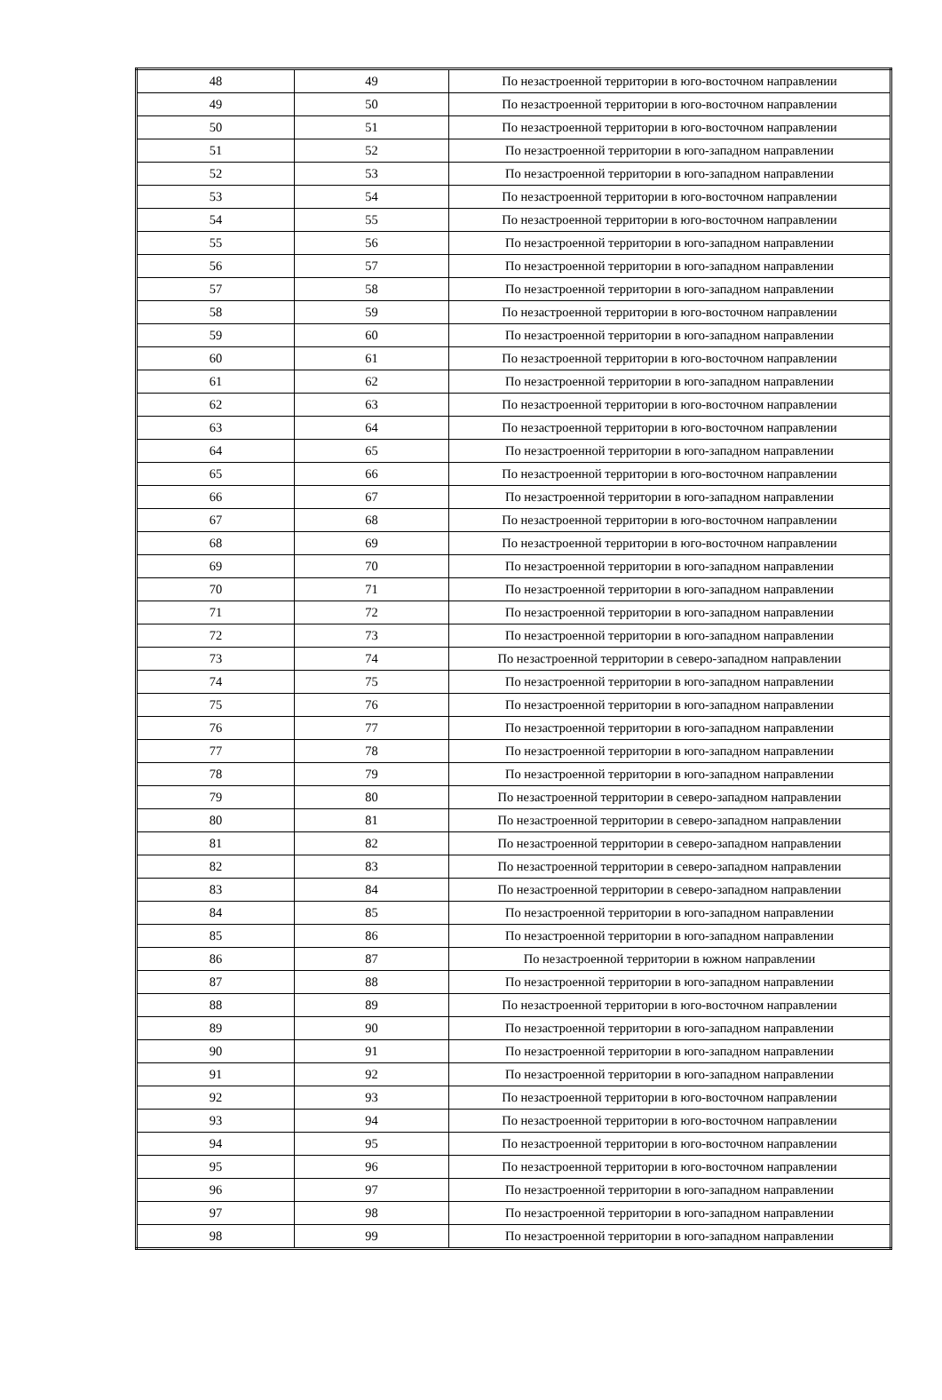| 48 | 49 | По незастроенной территории в юго-восточном направлении |
| 49 | 50 | По незастроенной территории в юго-восточном направлении |
| 50 | 51 | По незастроенной территории в юго-восточном направлении |
| 51 | 52 | По незастроенной территории в юго-западном направлении |
| 52 | 53 | По незастроенной территории в юго-западном направлении |
| 53 | 54 | По незастроенной территории в юго-восточном направлении |
| 54 | 55 | По незастроенной территории в юго-восточном направлении |
| 55 | 56 | По незастроенной территории в юго-западном направлении |
| 56 | 57 | По незастроенной территории в юго-западном направлении |
| 57 | 58 | По незастроенной территории в юго-западном направлении |
| 58 | 59 | По незастроенной территории в юго-восточном направлении |
| 59 | 60 | По незастроенной территории в юго-западном направлении |
| 60 | 61 | По незастроенной территории в юго-восточном направлении |
| 61 | 62 | По незастроенной территории в юго-западном направлении |
| 62 | 63 | По незастроенной территории в юго-восточном направлении |
| 63 | 64 | По незастроенной территории в юго-восточном направлении |
| 64 | 65 | По незастроенной территории в юго-западном направлении |
| 65 | 66 | По незастроенной территории в юго-восточном направлении |
| 66 | 67 | По незастроенной территории в юго-западном направлении |
| 67 | 68 | По незастроенной территории в юго-восточном направлении |
| 68 | 69 | По незастроенной территории в юго-восточном направлении |
| 69 | 70 | По незастроенной территории в юго-западном направлении |
| 70 | 71 | По незастроенной территории в юго-западном направлении |
| 71 | 72 | По незастроенной территории в юго-западном направлении |
| 72 | 73 | По незастроенной территории в юго-западном направлении |
| 73 | 74 | По незастроенной территории в северо-западном направлении |
| 74 | 75 | По незастроенной территории в юго-западном направлении |
| 75 | 76 | По незастроенной территории в юго-западном направлении |
| 76 | 77 | По незастроенной территории в юго-западном направлении |
| 77 | 78 | По незастроенной территории в юго-западном направлении |
| 78 | 79 | По незастроенной территории в юго-западном направлении |
| 79 | 80 | По незастроенной территории в северо-западном направлении |
| 80 | 81 | По незастроенной территории в северо-западном направлении |
| 81 | 82 | По незастроенной территории в северо-западном направлении |
| 82 | 83 | По незастроенной территории в северо-западном направлении |
| 83 | 84 | По незастроенной территории в северо-западном направлении |
| 84 | 85 | По незастроенной территории в юго-западном направлении |
| 85 | 86 | По незастроенной территории в юго-западном направлении |
| 86 | 87 | По незастроенной территории в южном направлении |
| 87 | 88 | По незастроенной территории в юго-западном направлении |
| 88 | 89 | По незастроенной территории в юго-восточном направлении |
| 89 | 90 | По незастроенной территории в юго-западном направлении |
| 90 | 91 | По незастроенной территории в юго-западном направлении |
| 91 | 92 | По незастроенной территории в юго-западном направлении |
| 92 | 93 | По незастроенной территории в юго-восточном направлении |
| 93 | 94 | По незастроенной территории в юго-восточном направлении |
| 94 | 95 | По незастроенной территории в юго-восточном направлении |
| 95 | 96 | По незастроенной территории в юго-восточном направлении |
| 96 | 97 | По незастроенной территории в юго-западном направлении |
| 97 | 98 | По незастроенной территории в юго-западном направлении |
| 98 | 99 | По незастроенной территории в юго-западном направлении |